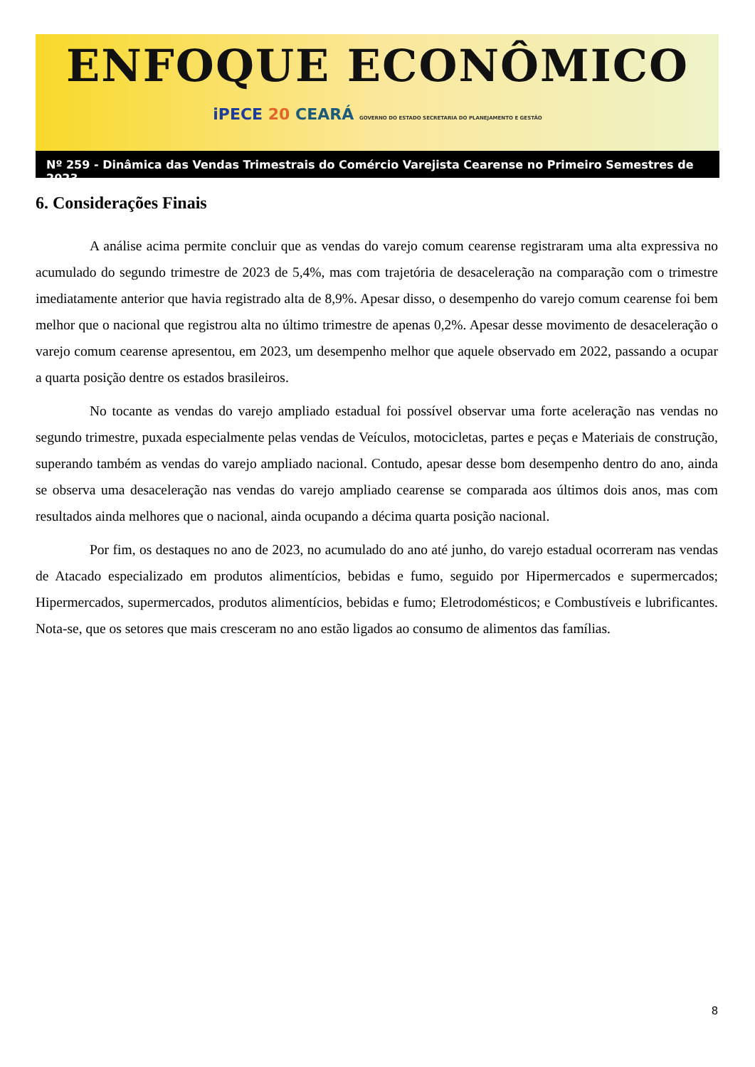ENFOQUE ECONÔMICO
iPECE 20 CEARÁ GOVERNO DO ESTADO SECRETARIA DO PLANEJAMENTO E GESTÃO
Nº 259 - Dinâmica das Vendas Trimestrais do Comércio Varejista Cearense no Primeiro Semestres de 2023
6. Considerações Finais
A análise acima permite concluir que as vendas do varejo comum cearense registraram uma alta expressiva no acumulado do segundo trimestre de 2023 de 5,4%, mas com trajetória de desaceleração na comparação com o trimestre imediatamente anterior que havia registrado alta de 8,9%. Apesar disso, o desempenho do varejo comum cearense foi bem melhor que o nacional que registrou alta no último trimestre de apenas 0,2%. Apesar desse movimento de desaceleração o varejo comum cearense apresentou, em 2023, um desempenho melhor que aquele observado em 2022, passando a ocupar a quarta posição dentre os estados brasileiros.
No tocante as vendas do varejo ampliado estadual foi possível observar uma forte aceleração nas vendas no segundo trimestre, puxada especialmente pelas vendas de Veículos, motocicletas, partes e peças e Materiais de construção, superando também as vendas do varejo ampliado nacional. Contudo, apesar desse bom desempenho dentro do ano, ainda se observa uma desaceleração nas vendas do varejo ampliado cearense se comparada aos últimos dois anos, mas com resultados ainda melhores que o nacional, ainda ocupando a décima quarta posição nacional.
Por fim, os destaques no ano de 2023, no acumulado do ano até junho, do varejo estadual ocorreram nas vendas de Atacado especializado em produtos alimentícios, bebidas e fumo, seguido por Hipermercados e supermercados; Hipermercados, supermercados, produtos alimentícios, bebidas e fumo; Eletrodomésticos; e Combustíveis e lubrificantes. Nota-se, que os setores que mais cresceram no ano estão ligados ao consumo de alimentos das famílias.
8